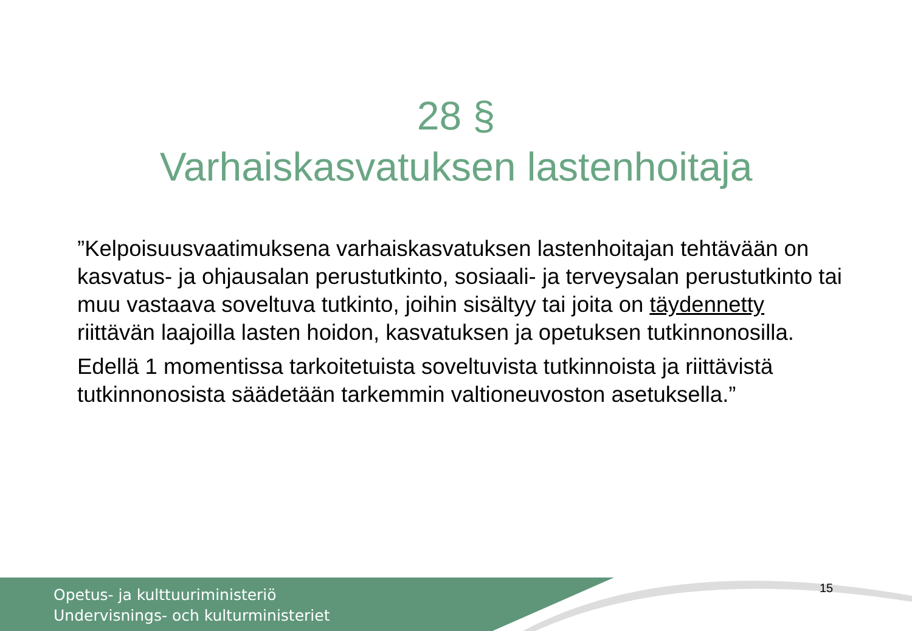28 §
Varhaiskasvatuksen lastenhoitaja
”Kelpoisuusvaatimuksena varhaiskasvatuksen lastenhoitajan tehtävään on kasvatus- ja ohjausalan perustutkinto, sosiaali- ja terveysalan perustutkinto tai muu vastaava soveltuva tutkinto, joihin sisältyy tai joita on täydennetty riittävän laajoilla lasten hoidon, kasvatuksen ja opetuksen tutkinnonosilla.
Edellä 1 momentissa tarkoitetuista soveltuvista tutkinnoista ja riittävistä tutkinnonosista säädetään tarkemmin valtioneuvoston asetuksella.”
Opetus- ja kulttuuriministeriö
Undervisnings- och kulturministeriet
15